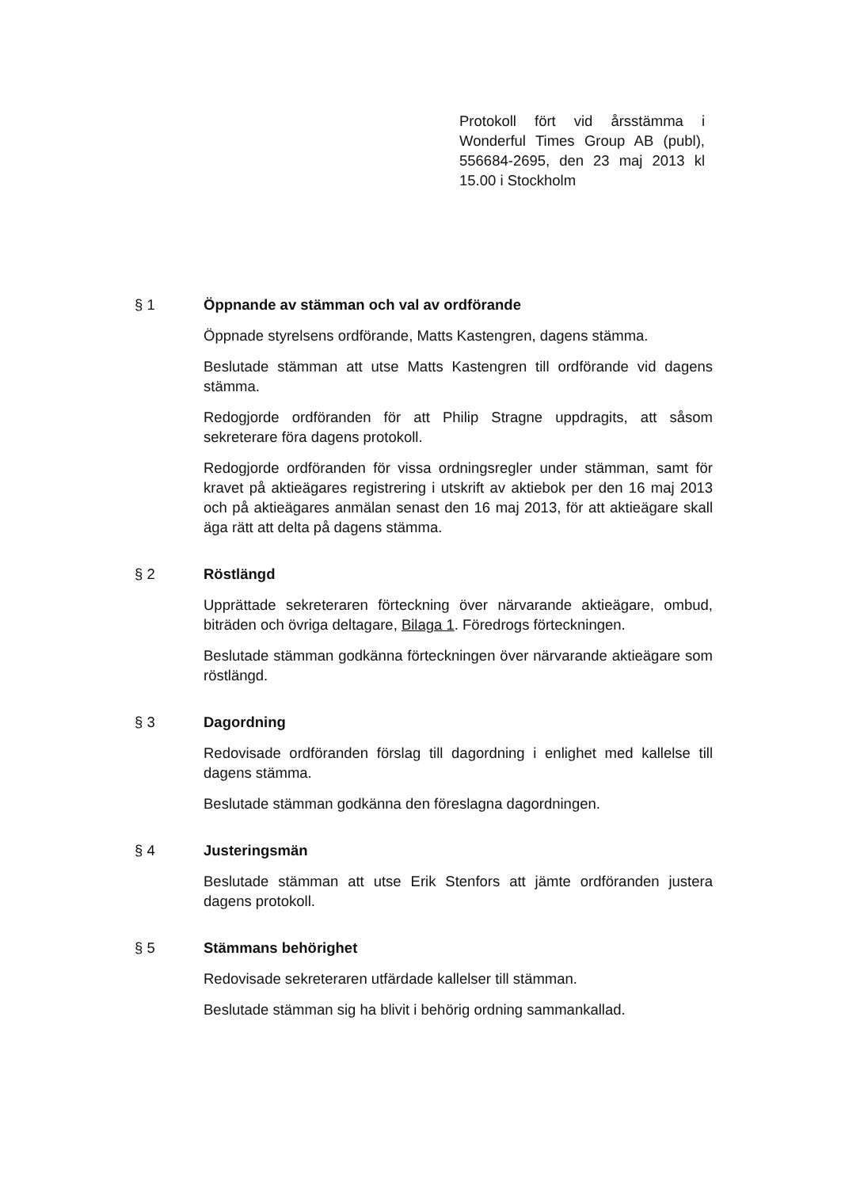Protokoll fört vid årsstämma i Wonderful Times Group AB (publ), 556684-2695, den 23 maj 2013 kl 15.00 i Stockholm
§ 1 Öppnande av stämman och val av ordförande
Öppnade styrelsens ordförande, Matts Kastengren, dagens stämma.
Beslutade stämman att utse Matts Kastengren till ordförande vid dagens stämma.
Redogjorde ordföranden för att Philip Stragne uppdragits, att såsom sekreterare föra dagens protokoll.
Redogjorde ordföranden för vissa ordningsregler under stämman, samt för kravet på aktieägares registrering i utskrift av aktiebok per den 16 maj 2013 och på aktieägares anmälan senast den 16 maj 2013, för att aktieägare skall äga rätt att delta på dagens stämma.
§ 2 Röstlängd
Upprättade sekreteraren förteckning över närvarande aktieägare, ombud, biträden och övriga deltagare, Bilaga 1. Föredrogs förteckningen.
Beslutade stämman godkänna förteckningen över närvarande aktieägare som röstlängd.
§ 3 Dagordning
Redovisade ordföranden förslag till dagordning i enlighet med kallelse till dagens stämma.
Beslutade stämman godkänna den föreslagna dagordningen.
§ 4 Justeringsmän
Beslutade stämman att utse Erik Stenfors att jämte ordföranden justera dagens protokoll.
§ 5 Stämmans behörighet
Redovisade sekreteraren utfärdade kallelser till stämman.
Beslutade stämman sig ha blivit i behörig ordning sammankallad.